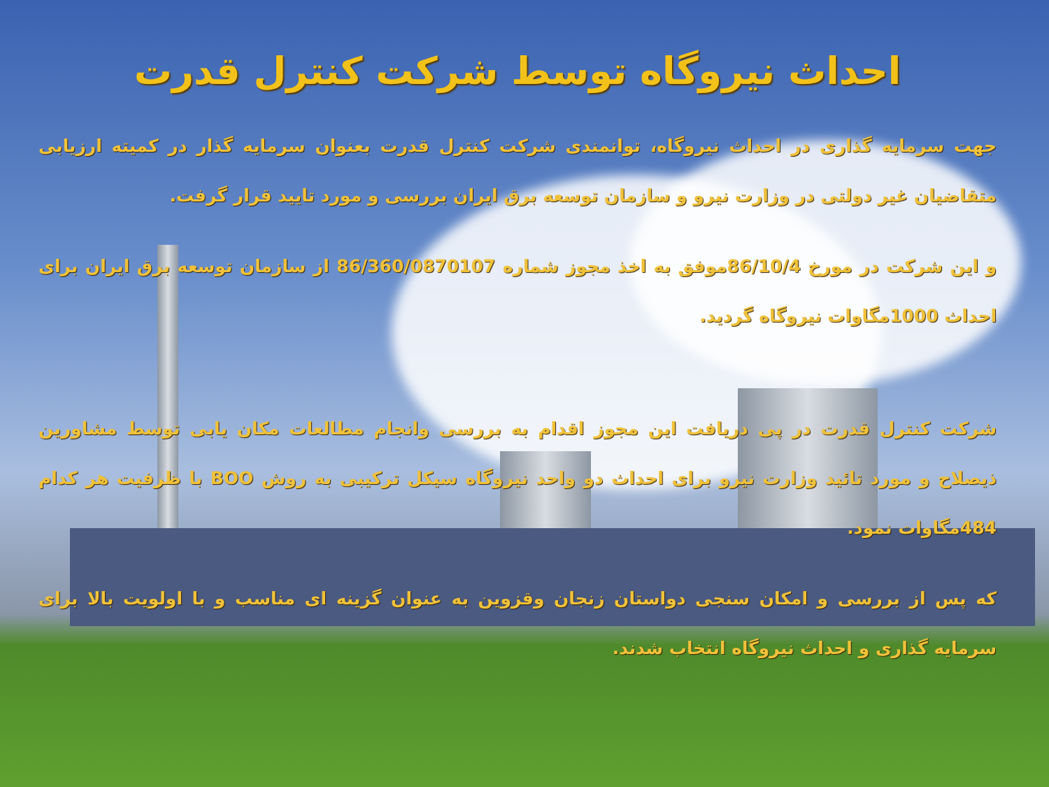احداث نیروگاه توسط شرکت کنترل قدرت
جهت سرمایه گذاری در احداث نیروگاه، توانمندی شرکت کنترل قدرت بعنوان سرمایه گذار در کمیته ارزیابی متقاضیان غیر دولتی در وزارت نیرو و سازمان توسعه برق ایران بررسی و مورد تایید قرار گرفت.
و این شرکت در مورخ 86/10/4موفق به اخذ مجوز شماره 86/360/0870107 از سازمان توسعه برق ایران برای احداث 1000مگاوات نیروگاه گردید.
شرکت کنترل قدرت در پی دریافت این مجوز اقدام به بررسی وانجام مطالعات مکان یابی توسط مشاورین ذیصلاح و مورد تائید وزارت نیرو برای احداث دو واحد نیروگاه سیکل ترکیبی به روش BOO با ظرفیت هر کدام 484مگاوات نمود.
که پس از بررسی و امکان سنجی دواستان زنجان وقزوین به عنوان گزینه ای مناسب و با اولویت بالا برای سرمایه گذاری و احداث نیروگاه انتخاب شدند.